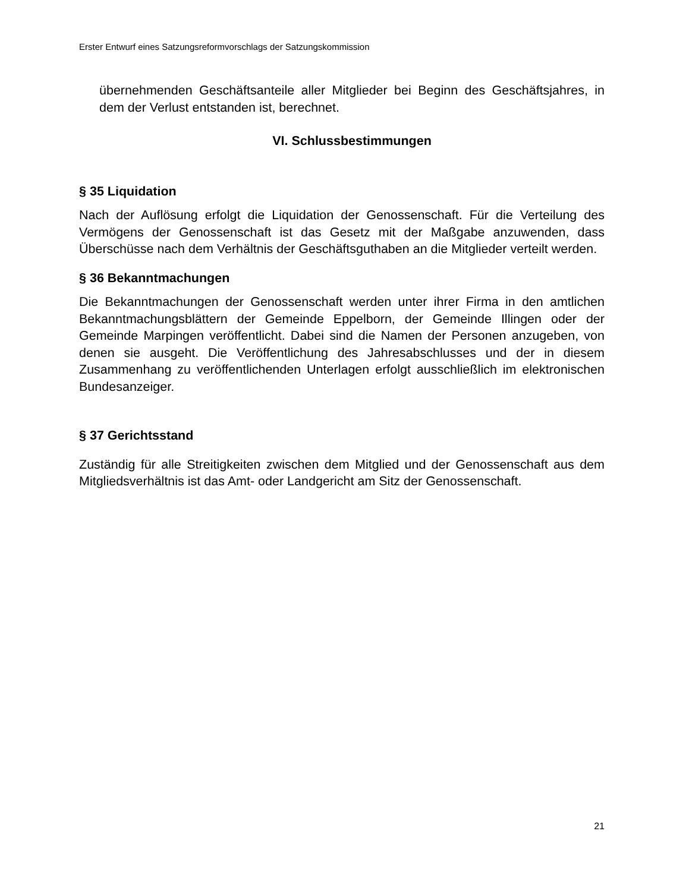Erster Entwurf eines Satzungsreformvorschlags der Satzungskommission
übernehmenden Geschäftsanteile aller Mitglieder bei Beginn des Geschäftsjahres, in dem der Verlust entstanden ist, berechnet.
VI. Schlussbestimmungen
§ 35 Liquidation
Nach der Auflösung erfolgt die Liquidation der Genossenschaft. Für die Verteilung des Vermögens der Genossenschaft ist das Gesetz mit der Maßgabe anzuwenden, dass Überschüsse nach dem Verhältnis der Geschäftsguthaben an die Mitglieder verteilt werden.
§ 36 Bekanntmachungen
Die Bekanntmachungen der Genossenschaft werden unter ihrer Firma in den amtlichen Bekanntmachungsblättern der Gemeinde Eppelborn, der Gemeinde Illingen oder der Gemeinde Marpingen veröffentlicht. Dabei sind die Namen der Personen anzugeben, von denen sie ausgeht. Die Veröffentlichung des Jahresabschlusses und der in diesem Zusammenhang zu veröffentlichenden Unterlagen erfolgt ausschließlich im elektronischen Bundesanzeiger.
§ 37 Gerichtsstand
Zuständig für alle Streitigkeiten zwischen dem Mitglied und der Genossenschaft aus dem Mitgliedsverhältnis ist das Amt- oder Landgericht am Sitz der Genossenschaft.
21